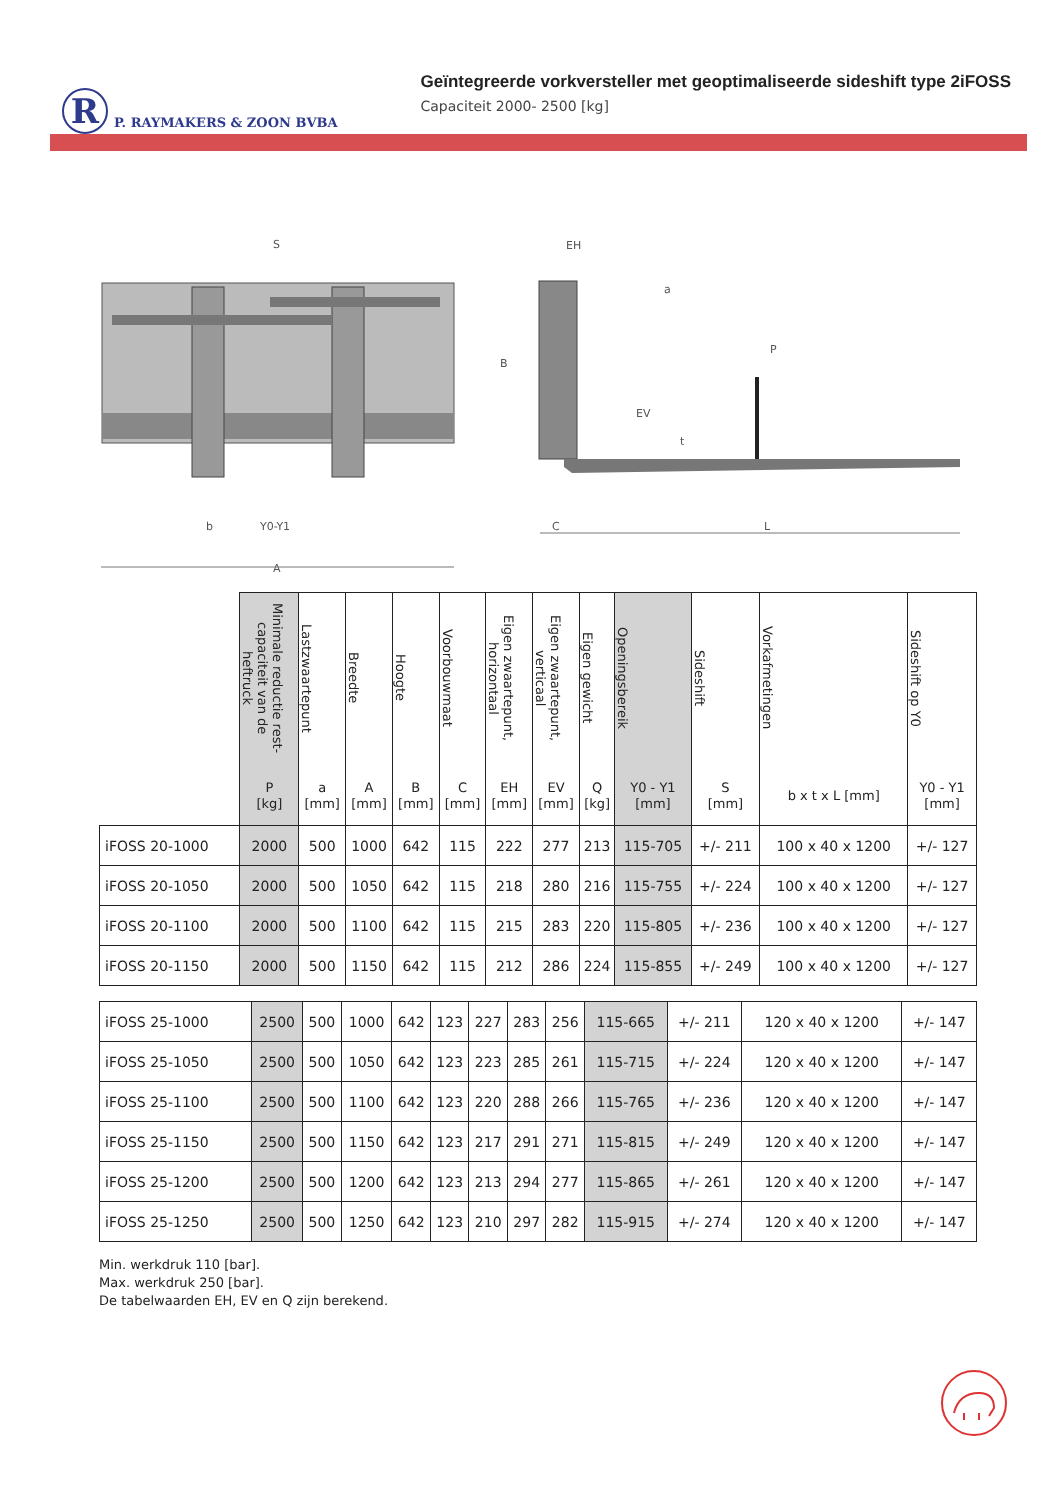R
P. RAYMAKERS & ZOON BVBA
Geïntegreerde vorkversteller met geoptimaliseerde sideshift type 2iFOSS
Capaciteit 2000- 2500 [kg]
S
b
Y0-Y1
A
EH
a
P
B
EV
t
C
L
| | Minimale reductie rest- capaciteit van de heftruck | Lastzwaartepunt | Breedte | Hoogte | Voorbouwmaat | Eigen zwaartepunt, horizontaal | Eigen zwaartepunt, verticaal | Eigen gewicht | Openingsbereik | Sideshift | Vorkafmetingen | Sideshift op Y0 |
| --- | --- | --- | --- | --- | --- | --- | --- | --- | --- | --- | --- | --- |
| | P [kg] | a [mm] | A [mm] | B [mm] | C [mm] | EH [mm] | EV [mm] | Q [kg] | Y0 - Y1 [mm] | S [mm] | b x t x L [mm] | Y0 - Y1 [mm] |
| iFOSS 20-1000 | 2000 | 500 | 1000 | 642 | 115 | 222 | 277 | 213 | 115-705 | +/- 211 | 100 x 40 x 1200 | +/- 127 |
| iFOSS 20-1050 | 2000 | 500 | 1050 | 642 | 115 | 218 | 280 | 216 | 115-755 | +/- 224 | 100 x 40 x 1200 | +/- 127 |
| iFOSS 20-1100 | 2000 | 500 | 1100 | 642 | 115 | 215 | 283 | 220 | 115-805 | +/- 236 | 100 x 40 x 1200 | +/- 127 |
| iFOSS 20-1150 | 2000 | 500 | 1150 | 642 | 115 | 212 | 286 | 224 | 115-855 | +/- 249 | 100 x 40 x 1200 | +/- 127 |
| iFOSS 25-1000 | 2500 | 500 | 1000 | 642 | 123 | 227 | 283 | 256 | 115-665 | +/- 211 | 120 x 40 x 1200 | +/- 147 |
| iFOSS 25-1050 | 2500 | 500 | 1050 | 642 | 123 | 223 | 285 | 261 | 115-715 | +/- 224 | 120 x 40 x 1200 | +/- 147 |
| iFOSS 25-1100 | 2500 | 500 | 1100 | 642 | 123 | 220 | 288 | 266 | 115-765 | +/- 236 | 120 x 40 x 1200 | +/- 147 |
| iFOSS 25-1150 | 2500 | 500 | 1150 | 642 | 123 | 217 | 291 | 271 | 115-815 | +/- 249 | 120 x 40 x 1200 | +/- 147 |
| iFOSS 25-1200 | 2500 | 500 | 1200 | 642 | 123 | 213 | 294 | 277 | 115-865 | +/- 261 | 120 x 40 x 1200 | +/- 147 |
| iFOSS 25-1250 | 2500 | 500 | 1250 | 642 | 123 | 210 | 297 | 282 | 115-915 | +/- 274 | 120 x 40 x 1200 | +/- 147 |
Min. werkdruk 110 [bar].
Max. werkdruk 250 [bar].
De tabelwaarden EH, EV en Q zijn berekend.